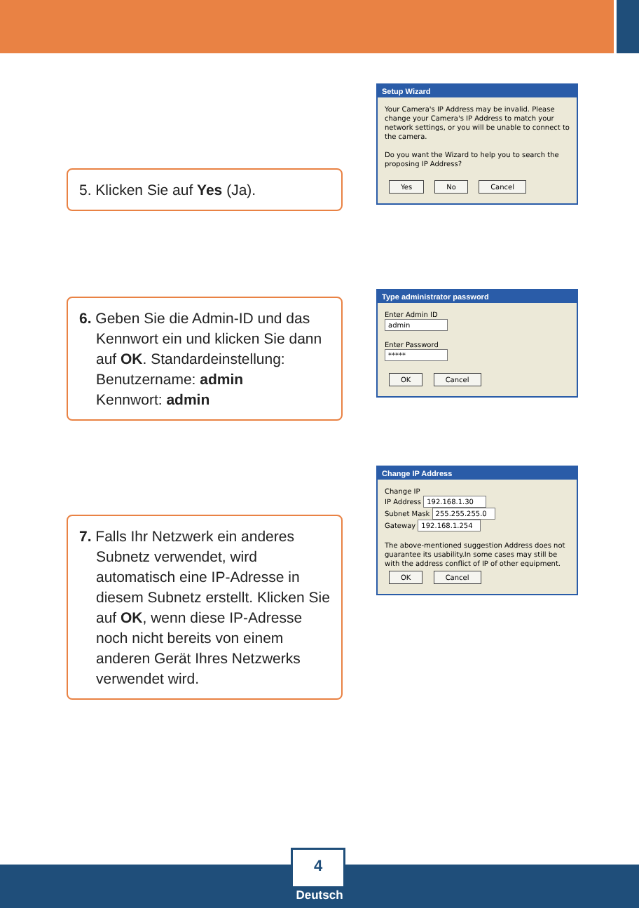5. Klicken Sie auf Yes (Ja).
Setup Wizard
Your Camera's IP Address may be invalid. Please change your Camera's IP Address to match your network settings, or you will be unable to connect to the camera.
Do you want the Wizard to help you to search the proposing IP Address?
Yes No Cancel
6. Geben Sie die Admin-ID und das
Kennwort ein und klicken Sie dann auf OK. Standardeinstellung:
Benutzername: admin
Kennwort: admin
Type administrator password
Enter Admin ID
admin
Enter Password
*****
OK Cancel
7. Falls Ihr Netzwerk ein anderes
Subnetz verwendet, wird automatisch eine IP-Adresse in diesem Subnetz erstellt. Klicken Sie auf OK, wenn diese IP-Adresse noch nicht bereits von einem anderen Gerät Ihres Netzwerks verwendet wird.
Change IP Address
Change IP
IP Address 192.168.1.30
Subnet Mask 255.255.255.0
Gateway 192.168.1.254
The above-mentioned suggestion Address does not guarantee its usability.In some cases may still be with the address conflict of IP of other equipment.
OK Cancel
4
Deutsch